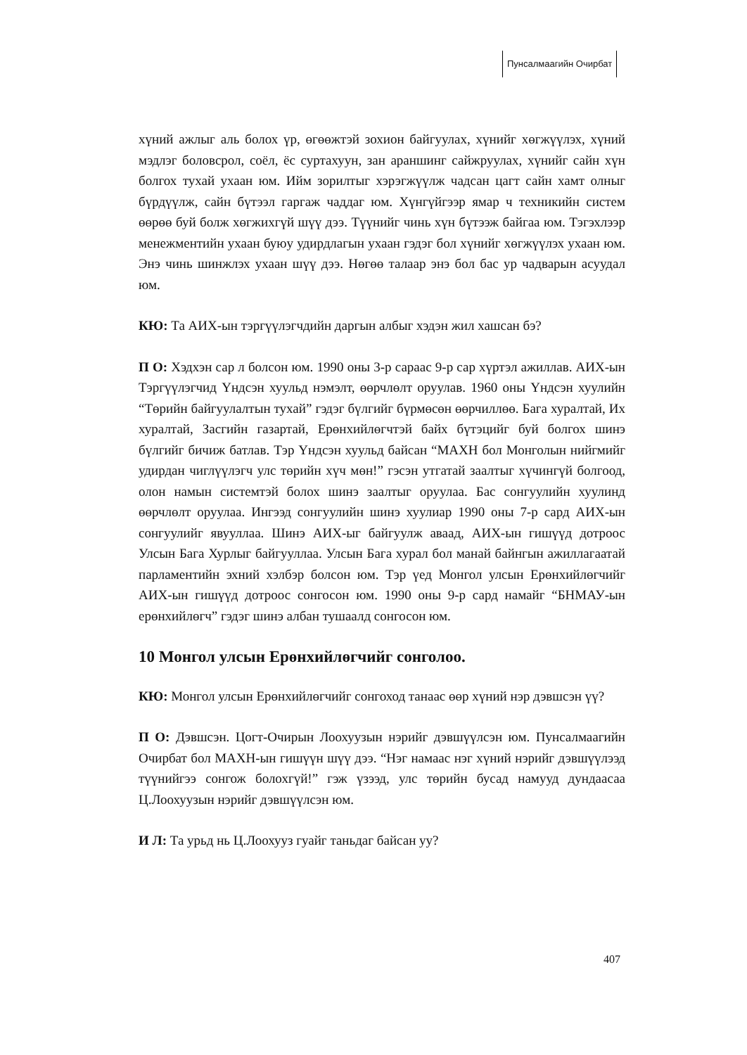Пунсалмаагийн Очирбат
хүний ажлыг аль болох үр, өгөөжтэй зохион байгуулах, хүнийг хөгжүүлэх, хүний мэдлэг боловсрол, соёл, ёс суртахуун, зан араншинг сайжруулах, хүнийг сайн хүн болгох тухай ухаан юм. Ийм зорилтыг хэрэгжүүлж чадсан цагт сайн хамт олныг бүрдүүлж, сайн бүтээл гаргаж чаддаг юм. Хүнгүйгээр ямар ч техникийн систем өөрөө буй болж хөгжихгүй шүү дээ. Түүнийг чинь хүн бүтээж байгаа юм. Тэгэхлээр менежментийн ухаан буюу удирдлагын ухаан гэдэг бол хүнийг хөгжүүлэх ухаан юм. Энэ чинь шинжлэх ухаан шүү дээ. Нөгөө талаар энэ бол бас ур чадварын асуудал юм.
КЮ: Та АИХ-ын тэргүүлэгчдийн даргын албыг хэдэн жил хашсан бэ?
П О: Хэдхэн сар л болсон юм. 1990 оны 3-р сараас 9-р сар хүртэл ажиллав. АИХ-ын Тэргүүлэгчид Үндсэн хуульд нэмэлт, өөрчлөлт оруулав. 1960 оны Үндсэн хуулийн “Төрийн байгуулалтын тухай” гэдэг бүлгийг бүрмөсөн өөрчиллөө. Бага хуралтай, Их хуралтай, Засгийн газартай, Ерөнхийлөгчтэй байх бүтэцийг буй болгох шинэ бүлгийг бичиж батлав. Тэр Үндсэн хуульд байсан “МАХН бол Монголын нийгмийг удирдан чиглүүлэгч улс төрийн хүч мөн!” гэсэн утгатай заалтыг хүчингүй болгоод, олон намын системтэй болох шинэ заалтыг оруулаа. Бас сонгуулийн хуулинд өөрчлөлт оруулаа. Ингээд сонгуулийн шинэ хуулиар 1990 оны 7-р сард АИХ-ын сонгуулийг явууллаа. Шинэ АИХ-ыг байгуулж аваад, АИХ-ын гишүүд дотроос Улсын Бага Хурлыг байгууллаа. Улсын Бага хурал бол манай байнгын ажиллагаатай парламентийн эхний хэлбэр болсон юм. Тэр үед Монгол улсын Ерөнхийлөгчийг АИХ-ын гишүүд дотроос сонгосон юм. 1990 оны 9-р сард намайг “БНМАУ-ын ерөнхийлөгч” гэдэг шинэ албан тушаалд сонгосон юм.
10 Монгол улсын Ерөнхийлөгчийг сонголоо.
КЮ: Монгол улсын Ерөнхийлөгчийг сонгоход танаас өөр хүний нэр дэвшсэн үү?
П О: Дэвшсэн. Цогт-Очирын Лоохуузын нэрийг дэвшүүлсэн юм. Пунсалмаагийн Очирбат бол МАХН-ын гишүүн шүү дээ. “Нэг намаас нэг хүний нэрийг дэвшүүлээд түүнийгээ сонгож болохгүй!” гэж үзээд, улс төрийн бусад намууд дундаасаа Ц.Лоохуузын нэрийг дэвшүүлсэн юм.
И Л: Та урьд нь Ц.Лоохууз гуайг таньдаг байсан уу?
407